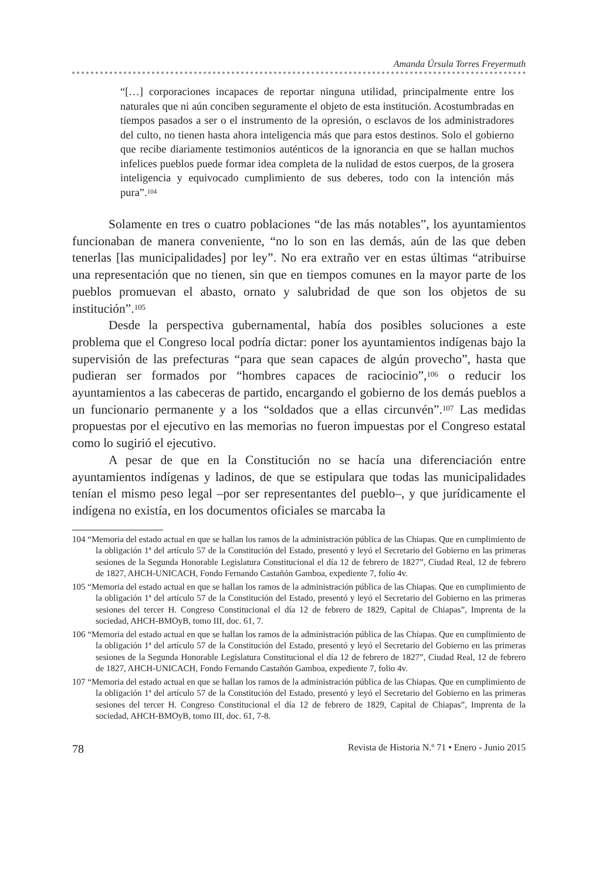Amanda Úrsula Torres Freyermuth
“[…] corporaciones incapaces de reportar ninguna utilidad, principalmente entre los naturales que ni aún conciben seguramente el objeto de esta institución. Acostumbradas en tiempos pasados a ser o el instrumento de la opresión, o esclavos de los administradores del culto, no tienen hasta ahora inteligencia más que para estos destinos. Solo el gobierno que recibe diariamente testimonios auténticos de la ignorancia en que se hallan muchos infelices pueblos puede formar idea completa de la nulidad de estos cuerpos, de la grosera inteligencia y equivocado cumplimiento de sus deberes, todo con la intención más pura”.<sup>104</sup>
Solamente en tres o cuatro poblaciones “de las más notables”, los ayuntamientos funcionaban de manera conveniente, “no lo son en las demás, aún de las que deben tenerlas [las municipalidades] por ley”. No era extraño ver en estas últimas “atribuirse una representación que no tienen, sin que en tiempos comunes en la mayor parte de los pueblos promuevan el abasto, ornato y salubridad de que son los objetos de su institución”.<sup>105</sup>
Desde la perspectiva gubernamental, había dos posibles soluciones a este problema que el Congreso local podría dictar: poner los ayuntamientos indígenas bajo la supervisión de las prefecturas “para que sean capaces de algún provecho”, hasta que pudieran ser formados por “hombres capaces de raciocinio”,<sup>106</sup> o reducir los ayuntamientos a las cabeceras de partido, encargando el gobierno de los demás pueblos a un funcionario permanente y a los “soldados que a ellas circunvén”.<sup>107</sup> Las medidas propuestas por el ejecutivo en las memorias no fueron impuestas por el Congreso estatal como lo sugirió el ejecutivo.
A pesar de que en la Constitución no se hacía una diferenciación entre ayuntamientos indígenas y ladinos, de que se estipulara que todas las municipalidades tenían el mismo peso legal –por ser representantes del pueblo–, y que jurídicamente el indígena no existía, en los documentos oficiales se marcaba la
104 “Memoria del estado actual en que se hallan los ramos de la administración pública de las Chiapas. Que en cumplimiento de la obligación 1ª del artículo 57 de la Constitución del Estado, presentó y leyó el Secretario del Gobierno en las primeras sesiones de la Segunda Honorable Legislatura Constitucional el día 12 de febrero de 1827”, Ciudad Real, 12 de febrero de 1827, AHCH-UNICACH, Fondo Fernando Castañón Gamboa, expediente 7, folio 4v.
105 “Memoria del estado actual en que se hallan los ramos de la administración pública de las Chiapas. Que en cumplimiento de la obligación 1ª del artículo 57 de la Constitución del Estado, presentó y leyó el Secretario del Gobierno en las primeras sesiones del tercer H. Congreso Constitucional el día 12 de febrero de 1829, Capital de Chiapas”, Imprenta de la sociedad, AHCH-BMOyB, tomo III, doc. 61, 7.
106 “Memoria del estado actual en que se hallan los ramos de la administración pública de las Chiapas. Que en cumplimiento de la obligación 1ª del artículo 57 de la Constitución del Estado, presentó y leyó el Secretario del Gobierno en las primeras sesiones de la Segunda Honorable Legislatura Constitucional el día 12 de febrero de 1827”, Ciudad Real, 12 de febrero de 1827, AHCH-UNICACH, Fondo Fernando Castañón Gamboa, expediente 7, folio 4v.
107 “Memoria del estado actual en que se hallan los ramos de la administración pública de las Chiapas. Que en cumplimiento de la obligación 1ª del artículo 57 de la Constitución del Estado, presentó y leyó el Secretario del Gobierno en las primeras sesiones del tercer H. Congreso Constitucional el día 12 de febrero de 1829, Capital de Chiapas”, Imprenta de la sociedad, AHCH-BMOyB, tomo III, doc. 61, 7-8.
78 Revista de Historia N.º 71 • Enero - Junio 2015